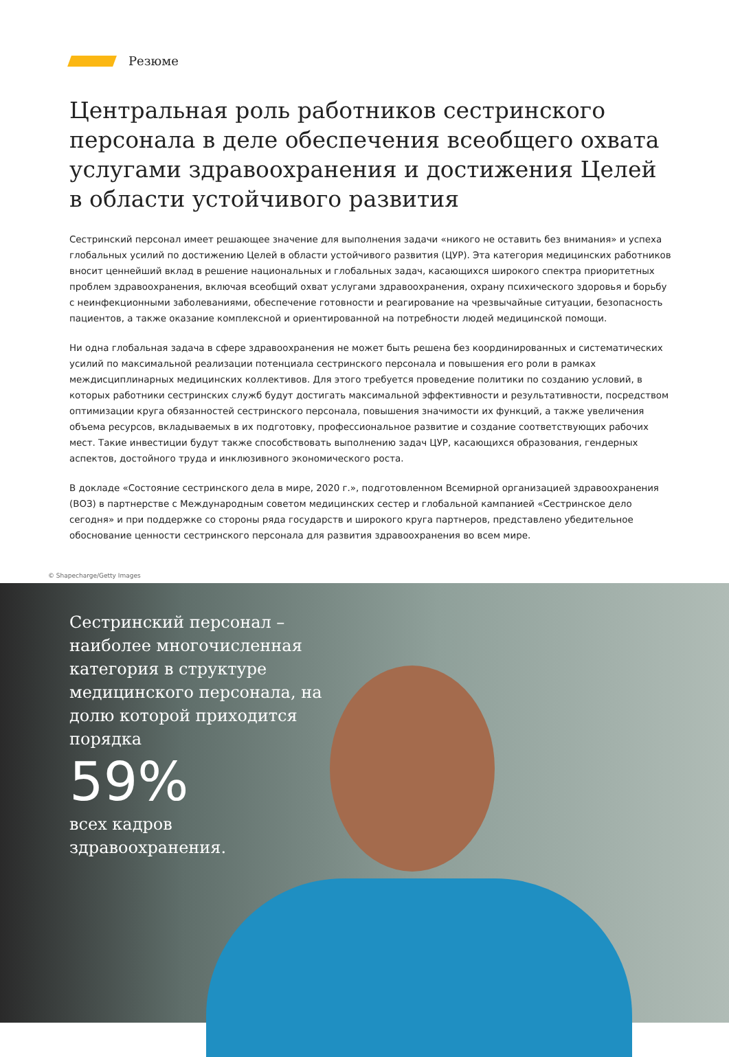Резюме
Центральная роль работников сестринского персонала в деле обеспечения всеобщего охвата услугами здравоохранения и достижения Целей в области устойчивого развития
Сестринский персонал имеет решающее значение для выполнения задачи «никого не оставить без внимания» и успеха глобальных усилий по достижению Целей в области устойчивого развития (ЦУР). Эта категория медицинских работников вносит ценнейший вклад в решение национальных и глобальных задач, касающихся широкого спектра приоритетных проблем здравоохранения, включая всеобщий охват услугами здравоохранения, охрану психического здоровья и борьбу с неинфекционными заболеваниями, обеспечение готовности и реагирование на чрезвычайные ситуации, безопасность пациентов, а также оказание комплексной и ориентированной на потребности людей медицинской помощи.
Ни одна глобальная задача в сфере здравоохранения не может быть решена без координированных и систематических усилий по максимальной реализации потенциала сестринского персонала и повышения его роли в рамках междисциплинарных медицинских коллективов. Для этого требуется проведение политики по созданию условий, в которых работники сестринских служб будут достигать максимальной эффективности и результативности, посредством оптимизации круга обязанностей сестринского персонала, повышения значимости их функций, а также увеличения объема ресурсов, вкладываемых в их подготовку, профессиональное развитие и создание соответствующих рабочих мест. Такие инвестиции будут также способствовать выполнению задач ЦУР, касающихся образования, гендерных аспектов, достойного труда и инклюзивного экономического роста.
В докладе «Состояние сестринского дела в мире, 2020 г.», подготовленном Всемирной организацией здравоохранения (ВОЗ) в партнерстве с Международным советом медицинских сестер и глобальной кампанией «Сестринское дело сегодня» и при поддержке со стороны ряда государств и широкого круга партнеров, представлено убедительное обоснование ценности сестринского персонала для развития здравоохранения во всем мире.
© Shapecharge/Getty Images
Сестринский персонал – наиболее многочисленная категория в структуре медицинского персонала, на долю которой приходится порядка
59%
всех кадров здравоохранения.